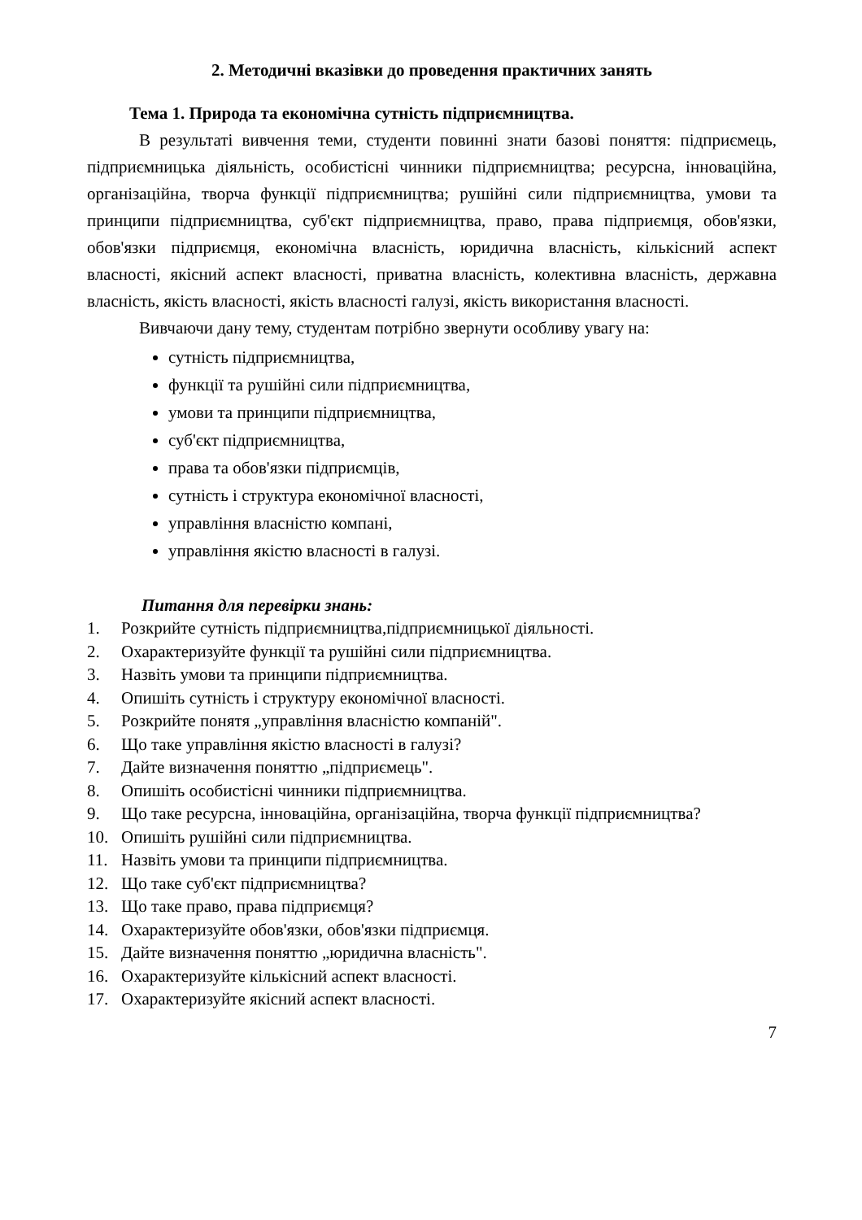2. Методичні вказівки до проведення практичних занять
Тема 1. Природа та економічна сутність підприємництва.
В результаті вивчення теми, студенти повинні знати базові поняття: підприємець, підприємницька діяльність, особистісні чинники підприємництва; ресурсна, інноваційна, організаційна, творча функції підприємництва; рушійні сили підприємництва, умови та принципи підприємництва, суб'єкт підприємництва, право, права підприємця, обов'язки, обов'язки підприємця, економічна власність, юридична власність, кількісний аспект власності, якісний аспект власності, приватна власність, колективна власність, державна власність, якість власності, якість власності галузі, якість використання власності.
Вивчаючи дану тему, студентам потрібно звернути особливу увагу на:
сутність підприємництва,
функції та рушійні сили підприємництва,
умови та принципи підприємництва,
суб'єкт підприємництва,
права та обов'язки підприємців,
сутність і структура економічної власності,
управління власністю компані,
управління якістю власності в галузі.
Питання для перевірки знань:
1. Розкрийте сутність підприємництва,підприємницької діяльності.
2. Охарактеризуйте функції та рушійні сили підприємництва.
3. Назвіть умови та принципи підприємництва.
4. Опишіть сутність і структуру економічної власності.
5. Розкрийте понятя „управління власністю компаній".
6. Що таке управління якістю власності в галузі?
7. Дайте визначення поняттю „підприємець".
8. Опишіть особистісні чинники підприємництва.
9. Що таке ресурсна, інноваційна, організаційна, творча функції підприємництва?
10. Опишіть рушійні сили підприємництва.
11. Назвіть умови та принципи підприємництва.
12. Що таке суб'єкт підприємництва?
13. Що таке право, права підприємця?
14. Охарактеризуйте обов'язки, обов'язки підприємця.
15. Дайте визначення поняттю „юридична власність".
16. Охарактеризуйте кількісний аспект власності.
17. Охарактеризуйте якісний аспект власності.
7